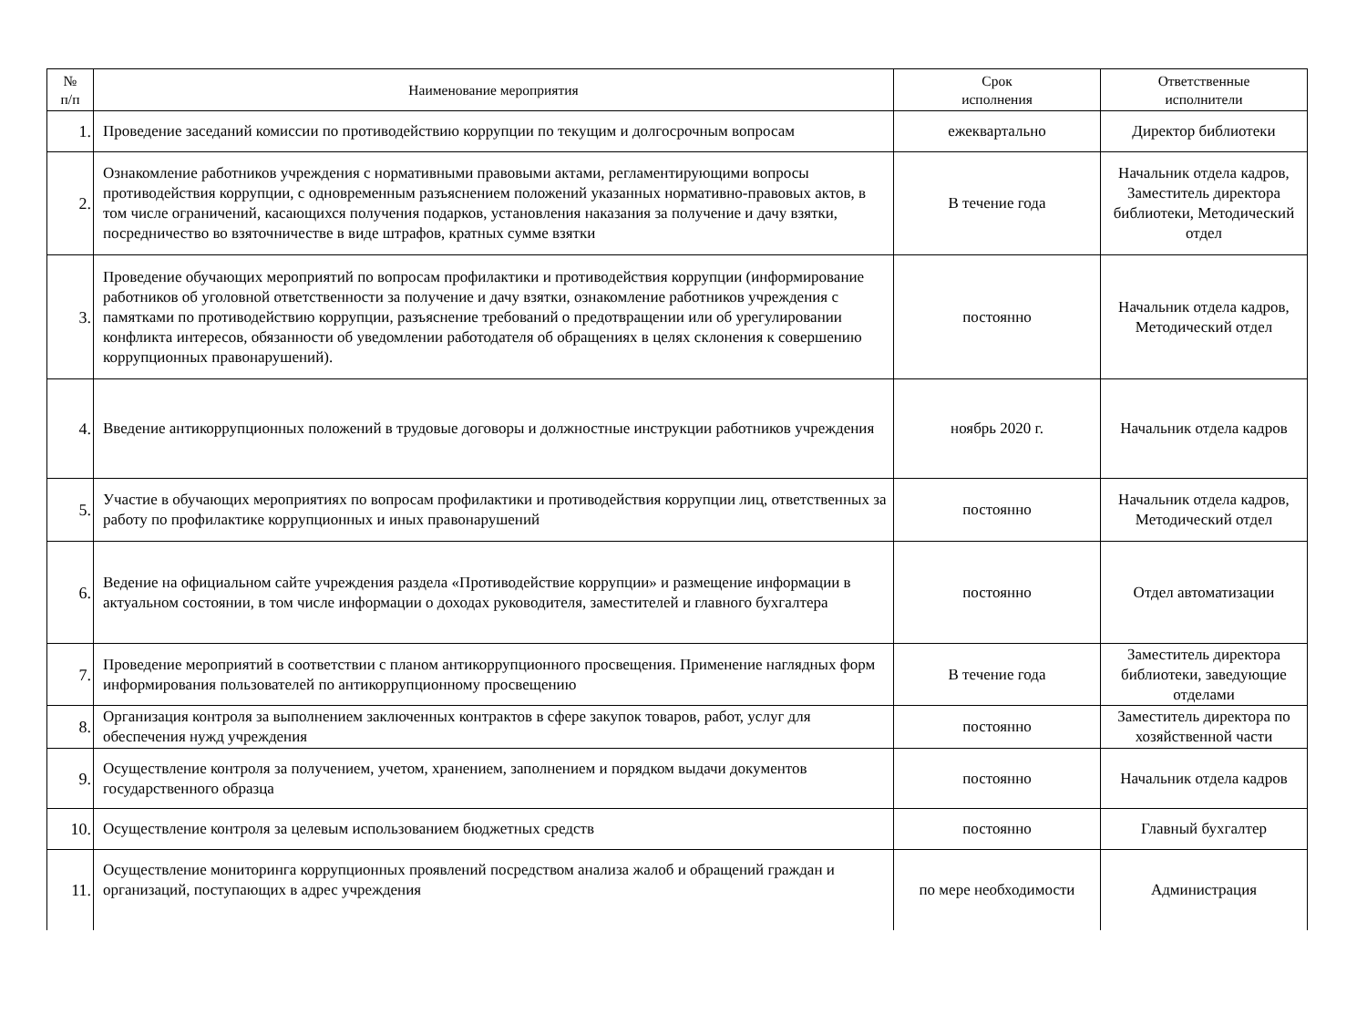| № п/п | Наименование мероприятия | Срок исполнения | Ответственные исполнители |
| --- | --- | --- | --- |
| 1. | Проведение заседаний комиссии по противодействию коррупции по текущим и долгосрочным вопросам | ежеквартально | Директор библиотеки |
| 2. | Ознакомление работников учреждения с нормативными правовыми актами, регламентирующими вопросы противодействия коррупции, с одновременным разъяснением положений указанных нормативно-правовых актов, в том числе ограничений, касающихся получения подарков, установления наказания за получение и дачу взятки, посредничество во взяточничестве в виде штрафов, кратных сумме взятки | В течение года | Начальник отдела кадров, Заместитель директора библиотеки, Методический отдел |
| 3. | Проведение обучающих мероприятий по вопросам профилактики и противодействия коррупции (информирование работников об уголовной ответственности за получение и дачу взятки, ознакомление работников учреждения с памятками по противодействию коррупции, разъяснение требований о предотвращении или об урегулировании конфликта интересов, обязанности об уведомлении работодателя об обращениях в целях склонения к совершению коррупционных правонарушений). | постоянно | Начальник отдела кадров, Методический отдел |
| 4. | Введение антикоррупционных положений в трудовые договоры и должностные инструкции работников учреждения | ноябрь 2020 г. | Начальник отдела кадров |
| 5. | Участие в обучающих мероприятиях по вопросам профилактики и противодействия коррупции лиц, ответственных за работу по профилактике коррупционных и иных правонарушений | постоянно | Начальник отдела кадров, Методический отдел |
| 6. | Ведение на официальном сайте учреждения раздела «Противодействие коррупции» и размещение информации в актуальном состоянии, в том числе информации о доходах руководителя, заместителей и главного бухгалтера | постоянно | Отдел автоматизации |
| 7. | Проведение мероприятий в соответствии с планом антикоррупционного просвещения. Применение наглядных форм информирования пользователей по антикоррупционному просвещению | В течение года | Заместитель директора библиотеки, заведующие отделами |
| 8. | Организация контроля за выполнением заключенных контрактов в сфере закупок товаров, работ, услуг для обеспечения нужд учреждения | постоянно | Заместитель директора по хозяйственной части |
| 9. | Осуществление контроля за получением, учетом, хранением, заполнением и порядком выдачи документов государственного образца | постоянно | Начальник отдела кадров |
| 10. | Осуществление контроля за целевым использованием бюджетных средств | постоянно | Главный бухгалтер |
| 11. | Осуществление мониторинга коррупционных проявлений посредством анализа жалоб и обращений граждан и организаций, поступающих в адрес учреждения | по мере необходимости | Администрация |